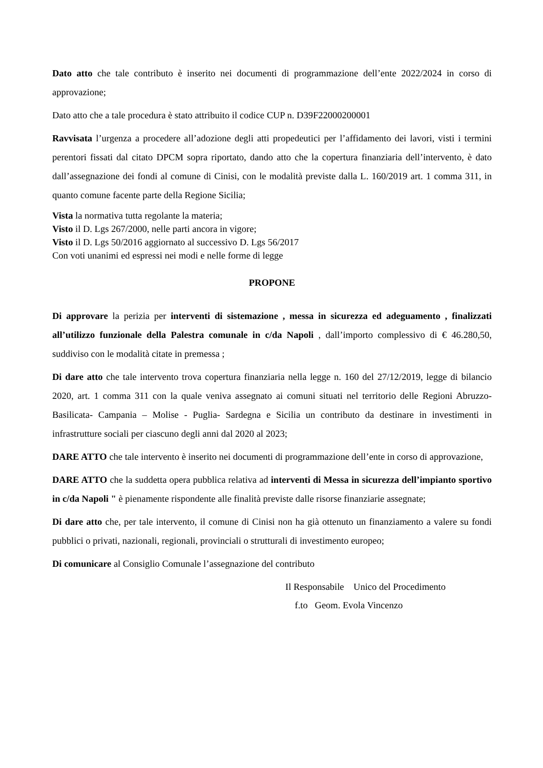Dato atto che tale contributo è inserito nei documenti di programmazione dell’ente 2022/2024 in corso di approvazione;
Dato atto che a tale procedura è stato attribuito il codice CUP n. D39F22000200001
Ravvisata l’urgenza a procedere all’adozione degli atti propedeutici per l’affidamento dei lavori, visti i termini perentori fissati dal citato DPCM sopra riportato, dando atto che la copertura finanziaria dell’intervento, è dato dall’assegnazione dei fondi al comune di Cinisi, con le modalità previste dalla L. 160/2019 art. 1 comma 311, in quanto comune facente parte della Regione Sicilia;
Vista la normativa tutta regolante la materia;
Visto il D. Lgs 267/2000, nelle parti ancora in vigore;
Visto il D. Lgs 50/2016 aggiornato al successivo D. Lgs 56/2017
Con voti unanimi ed espressi nei modi e nelle forme di legge
PROPONE
Di approvare la perizia per interventi di sistemazione , messa in sicurezza ed adeguamento , finalizzati all’utilizzo funzionale della Palestra comunale in c/da Napoli , dall’importo complessivo di € 46.280,50, suddiviso con le modalità citate in premessa ;
Di dare atto che tale intervento trova copertura finanziaria nella legge n. 160 del 27/12/2019, legge di bilancio 2020, art. 1 comma 311 con la quale veniva assegnato ai comuni situati nel territorio delle Regioni Abruzzo- Basilicata- Campania – Molise - Puglia- Sardegna e Sicilia un contributo da destinare in investimenti in infrastrutture sociali per ciascuno degli anni dal 2020 al 2023;
DARE ATTO che tale intervento è inserito nei documenti di programmazione dell’ente in corso di approvazione,
DARE ATTO che la suddetta opera pubblica relativa ad interventi di Messa in sicurezza dell’impianto sportivo in c/da Napoli " è pienamente rispondente alle finalità previste dalle risorse finanziarie assegnate;
Di dare atto che, per tale intervento, il comune di Cinisi non ha già ottenuto un finanziamento a valere su fondi pubblici o privati, nazionali, regionali, provinciali o strutturali di investimento europeo;
Di comunicare al Consiglio Comunale l’assegnazione del contributo
Il Responsabile Unico del Procedimento
f.to Geom. Evola Vincenzo